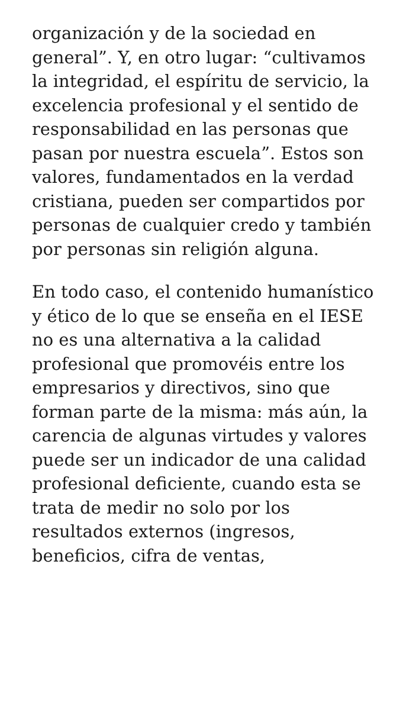organización y de la sociedad en general”. Y, en otro lugar: “cultivamos la integridad, el espíritu de servicio, la excelencia profesional y el sentido de responsabilidad en las personas que pasan por nuestra escuela”. Estos son valores, fundamentados en la verdad cristiana, pueden ser compartidos por personas de cualquier credo y también por personas sin religión alguna.
En todo caso, el contenido humanístico y ético de lo que se enseña en el IESE no es una alternativa a la calidad profesional que promovéis entre los empresarios y directivos, sino que forman parte de la misma: más aún, la carencia de algunas virtudes y valores puede ser un indicador de una calidad profesional deficiente, cuando esta se trata de medir no solo por los resultados externos (ingresos, beneficios, cifra de ventas,